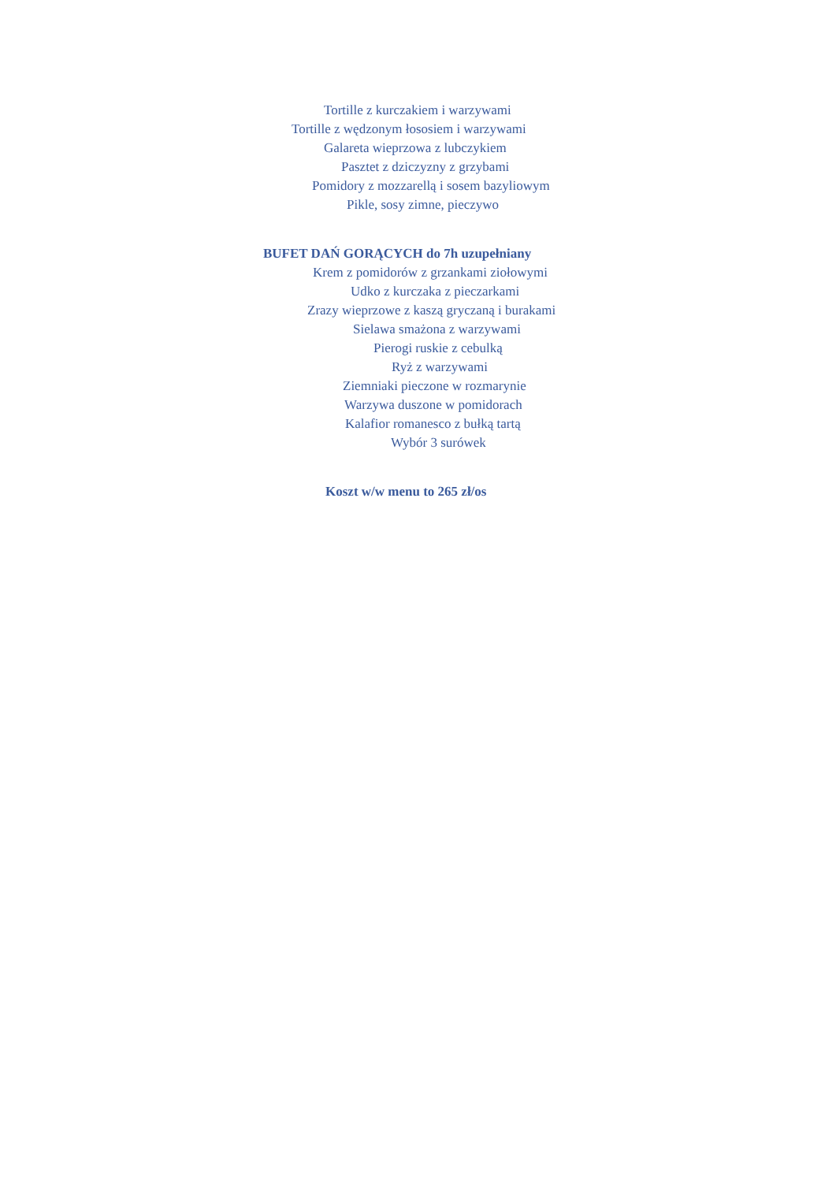Tortille z kurczakiem i warzywami
Tortille z wędzonym łososiem i warzywami
Galareta wieprzowa z lubczykiem
Pasztet z dziczyzny z grzybami
Pomidory z mozzarellą i sosem bazyliowym
Pikle, sosy zimne, pieczywo
BUFET DAŃ GORĄCYCH do 7h uzupełniany
Krem z pomidorów z grzankami ziołowymi
Udko z kurczaka z pieczarkami
Zrazy wieprzowe z kaszą gryczaną i burakami
Sielawa smażona z warzywami
Pierogi ruskie z cebulką
Ryż z warzywami
Ziemniaki pieczone w rozmarynie
Warzywa duszone w pomidorach
Kalafior romanesco z bułką tartą
Wybór 3 surówek
Koszt w/w menu to 265 zł/os